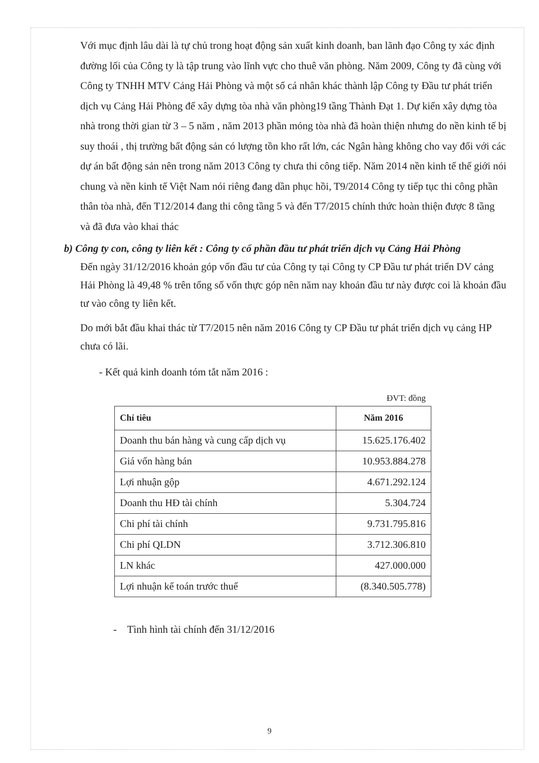Với mục định lâu dài là tự chủ trong hoạt động sản xuất kinh doanh, ban lãnh đạo Công ty xác định đường lối của Công ty là tập trung vào lĩnh vực cho thuê văn phòng. Năm 2009, Công ty đã cùng với Công ty TNHH MTV Cảng Hải Phòng và một số cá nhân khác thành lập Công ty Đầu tư phát triển dịch vụ Cảng Hải Phòng để xây dựng tòa nhà văn phòng19 tầng Thành Đạt 1. Dự kiến xây dựng tòa nhà trong thời gian từ 3 – 5 năm , năm 2013 phần móng tòa nhà đã hoàn thiện nhưng do nền kinh tế bị suy thoái , thị trường bất động sản có lượng tồn kho rất lớn, các Ngân hàng không cho vay đối với các dự án bất động sản nên trong năm 2013 Công ty chưa thi công tiếp. Năm 2014 nền kinh tế thế giới nói chung và nền kinh tế Việt Nam nói riêng đang dần phục hồi, T9/2014 Công ty tiếp tục thi công phần thân tòa nhà, đến T12/2014 đang thi công tầng 5 và đến T7/2015 chính thức hoàn thiện được 8 tầng và đã đưa vào khai thác
b) Công ty con, công ty liên kết : Công ty cổ phần đầu tư phát triển dịch vụ Cảng Hải Phòng
Đến ngày 31/12/2016 khoản góp vốn đầu tư của Công ty tại Công ty CP Đầu tư phát triển DV cảng Hải Phòng là 49,48 % trên tổng số vốn thực góp nên năm nay khoản đầu tư này được coi là khoản đầu tư vào công ty liên kết.
Do mới bắt đầu khai thác từ T7/2015 nên năm 2016 Công ty CP Đầu tư phát triển dịch vụ cảng HP chưa có lãi.
- Kết quả kinh doanh tóm tắt năm 2016 :
ĐVT: đồng
| Chỉ tiêu | Năm 2016 |
| --- | --- |
| Doanh thu bán hàng và cung cấp dịch vụ | 15.625.176.402 |
| Giá vốn hàng bán | 10.953.884.278 |
| Lợi nhuận gộp | 4.671.292.124 |
| Doanh thu HĐ tài chính | 5.304.724 |
| Chi phí tài chính | 9.731.795.816 |
| Chi phí QLDN | 3.712.306.810 |
| LN khác | 427.000.000 |
| Lợi nhuận kế toán trước thuế | (8.340.505.778) |
- Tình hình tài chính đến 31/12/2016
9